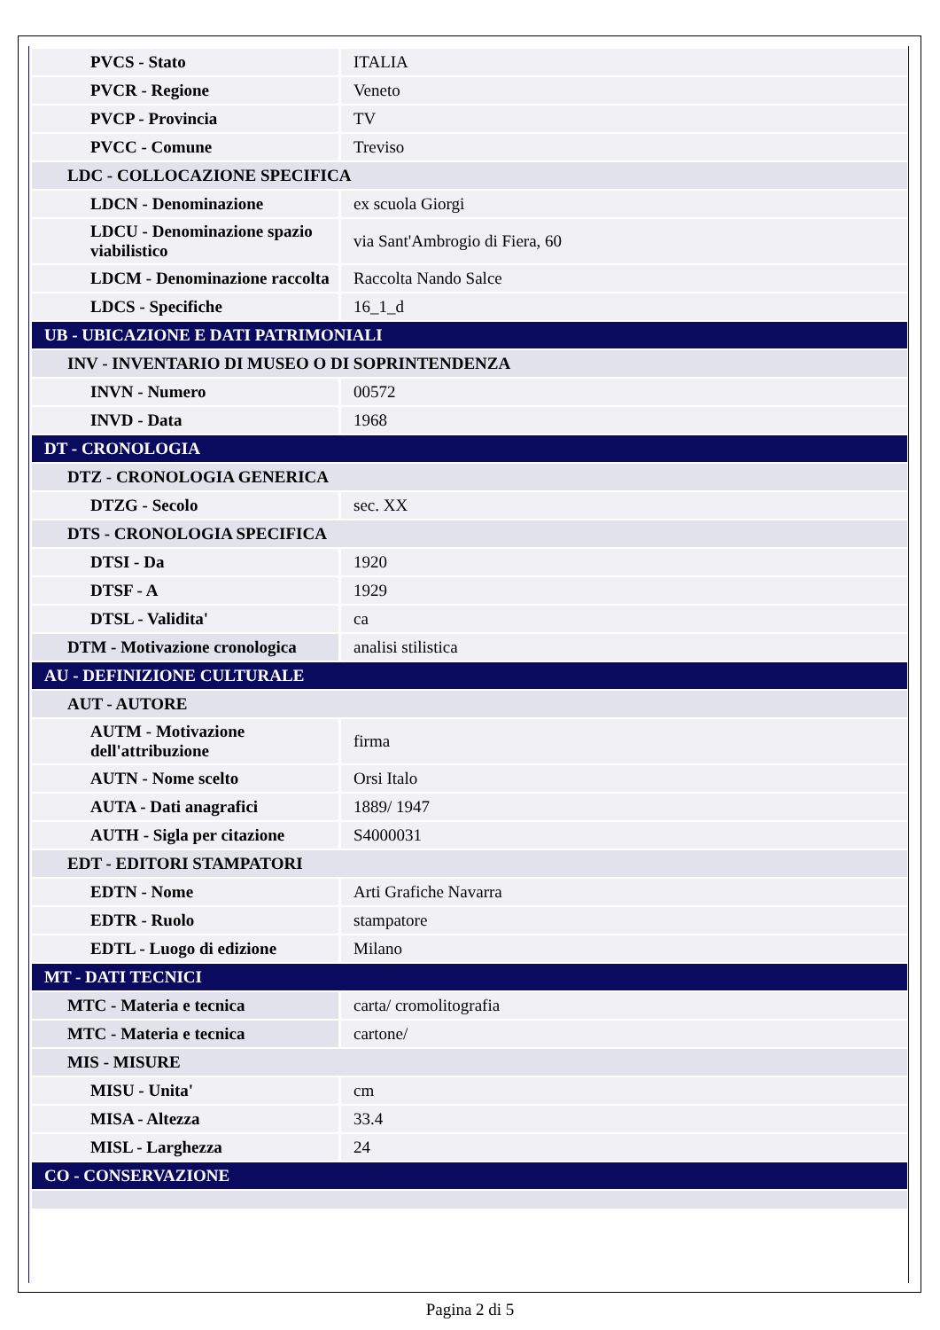| PVCS - Stato | ITALIA |
| PVCR - Regione | Veneto |
| PVCP - Provincia | TV |
| PVCC - Comune | Treviso |
| LDC - COLLOCAZIONE SPECIFICA | |
| LDCN - Denominazione | ex scuola Giorgi |
| LDCU - Denominazione spazio viabilistico | via Sant'Ambrogio di Fiera, 60 |
| LDCM - Denominazione raccolta | Raccolta Nando Salce |
| LDCS - Specifiche | 16_1_d |
| UB - UBICAZIONE E DATI PATRIMONIALI | |
| INV - INVENTARIO DI MUSEO O DI SOPRINTENDENZA | |
| INVN - Numero | 00572 |
| INVD - Data | 1968 |
| DT - CRONOLOGIA | |
| DTZ - CRONOLOGIA GENERICA | |
| DTZG - Secolo | sec. XX |
| DTS - CRONOLOGIA SPECIFICA | |
| DTSI - Da | 1920 |
| DTSF - A | 1929 |
| DTSL - Validita' | ca |
| DTM - Motivazione cronologica | analisi stilistica |
| AU - DEFINIZIONE CULTURALE | |
| AUT - AUTORE | |
| AUTM - Motivazione dell'attribuzione | firma |
| AUTN - Nome scelto | Orsi Italo |
| AUTA - Dati anagrafici | 1889/ 1947 |
| AUTH - Sigla per citazione | S4000031 |
| EDT - EDITORI STAMPATORI | |
| EDTN - Nome | Arti Grafiche Navarra |
| EDTR - Ruolo | stampatore |
| EDTL - Luogo di edizione | Milano |
| MT - DATI TECNICI | |
| MTC - Materia e tecnica | carta/ cromolitografia |
| MTC - Materia e tecnica | cartone/ |
| MIS - MISURE | |
| MISU - Unita' | cm |
| MISA - Altezza | 33.4 |
| MISL - Larghezza | 24 |
| CO - CONSERVAZIONE | |
Pagina 2 di 5